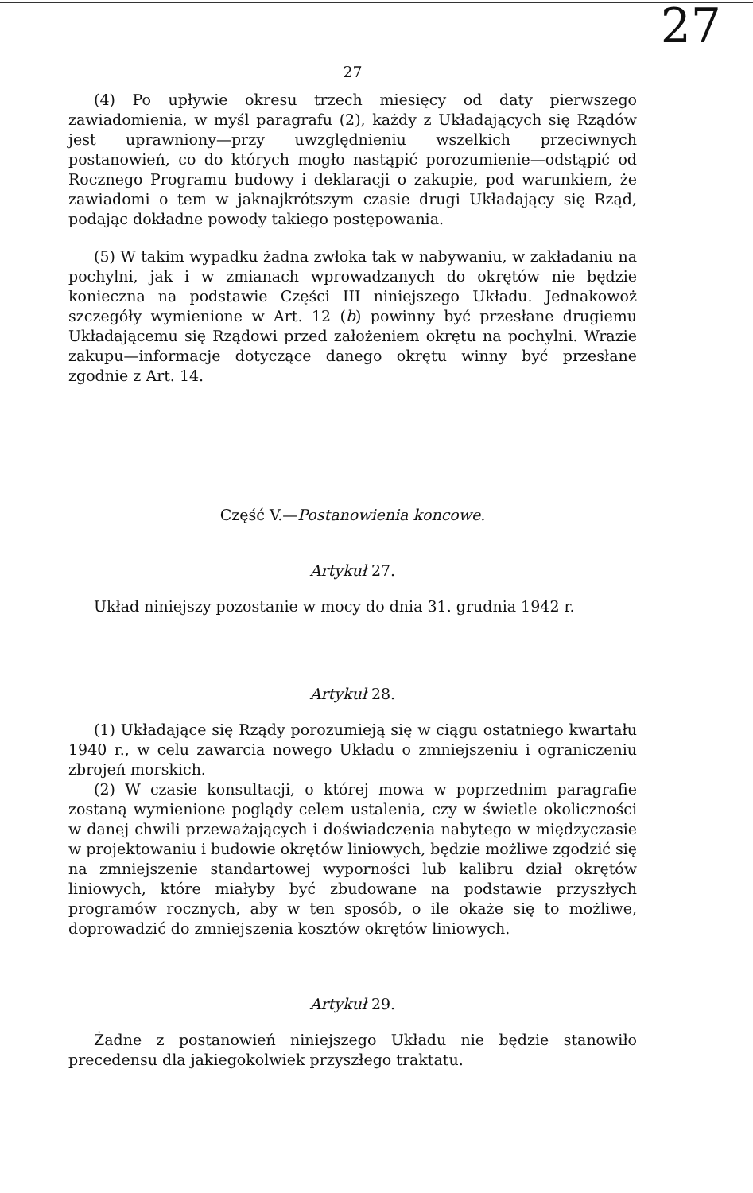27
27
(4) Po upływie okresu trzech miesięcy od daty pierwszego zawiadomienia, w myśl paragrafu (2), każdy z Układających się Rządów jest uprawniony—przy uwzględnieniu wszelkich przeciwnych postanowień, co do których mogło nastąpić porozumienie—odstąpić od Rocznego Programu budowy i deklaracji o zakupie, pod warunkiem, że zawiadomi o tem w jaknajkrótszym czasie drugi Układający się Rząd, podając dokładne powody takiego postępowania.
(5) W takim wypadku żadna zwłoka tak w nabywaniu, w zakładaniu na pochylni, jak i w zmianach wprowadzanych do okrętów nie będzie konieczna na podstawie Części III niniejszego Układu. Jednakowoż szczegóły wymienione w Art. 12 (b) powinny być przesłane drugiemu Układającemu się Rządowi przed założeniem okrętu na pochylni. Wrazie zakupu—informacje dotyczące danego okrętu winny być przesłane zgodnie z Art. 14.
Część V.—Postanowienia koncowe.
Artykuł 27.
Układ niniejszy pozostanie w mocy do dnia 31. grudnia 1942 r.
Artykuł 28.
(1) Układające się Rządy porozumieją się w ciągu ostatniego kwartału 1940 r., w celu zawarcia nowego Układu o zmniejszeniu i ograniczeniu zbrojeń morskich.
(2) W czasie konsultacji, o której mowa w poprzednim paragrafie zostaną wymienione poglądy celem ustalenia, czy w świetle okoliczności w danej chwili przeważających i doświadczenia nabytego w międzyczasie w projektowaniu i budowie okrętów liniowych, będzie możliwe zgodzić się na zmniejszenie standartowej wyporności lub kalibru dział okrętów liniowych, które miałyby być zbudowane na podstawie przyszłych programów rocznych, aby w ten sposób, o ile okaże się to możliwe, doprowadzić do zmniejszenia kosztów okrętów liniowych.
Artykuł 29.
Żadne z postanowień niniejszego Układu nie będzie stanowiło precedensu dla jakiegokolwiek przyszłego traktatu.